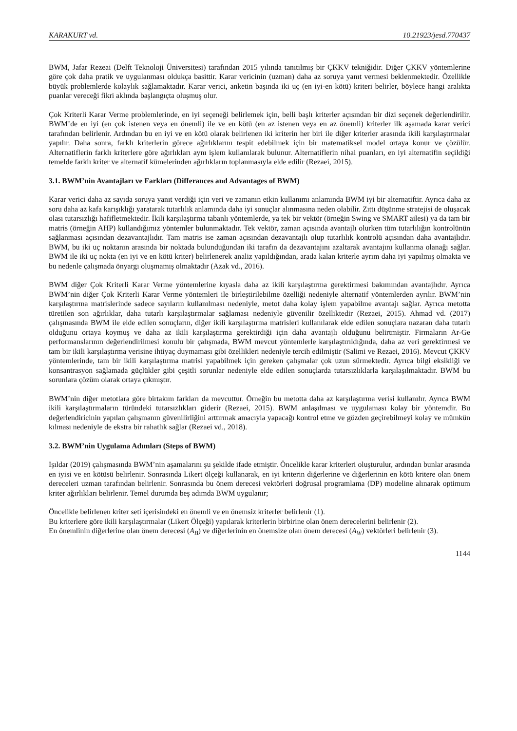KARAKURT vd. 10.21923/jesd.770437
BWM, Jafar Rezeai (Delft Teknoloji Üniversitesi) tarafından 2015 yılında tanıtılmış bir ÇKKV tekniğidir. Diğer ÇKKV yöntemlerine göre çok daha pratik ve uygulanması oldukça basittir. Karar vericinin (uzman) daha az soruya yanıt vermesi beklenmektedir. Özellikle büyük problemlerde kolaylık sağlamaktadır. Karar verici, anketin başında iki uç (en iyi-en kötü) kriteri belirler, böylece hangi aralıkta puanlar vereceği fikri aklında başlangıçta oluşmuş olur.
Çok Kriterli Karar Verme problemlerinde, en iyi seçeneği belirlemek için, belli başlı kriterler açısından bir dizi seçenek değerlendirilir. BWM’de en iyi (en çok istenen veya en önemli) ile ve en kötü (en az istenen veya en az önemli) kriterler ilk aşamada karar verici tarafından belirlenir. Ardından bu en iyi ve en kötü olarak belirlenen iki kriterin her biri ile diğer kriterler arasında ikili karşılaştırmalar yapılır. Daha sonra, farklı kriterlerin görece ağırlıklarını tespit edebilmek için bir matematiksel model ortaya konur ve çözülür. Alternatiflerin farklı kriterlere göre ağırlıkları aynı işlem kullanılarak bulunur. Alternatiflerin nihai puanları, en iyi alternatifin seçildiği temelde farklı kriter ve alternatif kümelerinden ağırlıkların toplanmasıyla elde edilir (Rezaei, 2015).
3.1. BWM’nin Avantajları ve Farkları (Differances and Advantages of BWM)
Karar verici daha az sayıda soruya yanıt verdiği için veri ve zamanın etkin kullanımı anlamında BWM iyi bir alternatiftir. Ayrıca daha az soru daha az kafa karışıklığı yaratarak tutarlılık anlamında daha iyi sonuçlar alınmasına neden olabilir. Zıttı düşünme stratejisi de oluşacak olası tutarsızlığı hafifletmektedir. İkili karşılaştırma tabanlı yöntemlerde, ya tek bir vektör (örneğin Swing ve SMART ailesi) ya da tam bir matris (örneğin AHP) kullandığımız yöntemler bulunmaktadır. Tek vektör, zaman açısında avantajlı olurken tüm tutarlılığın kontrolünün sağlanması açısından dezavantajlıdır. Tam matris ise zaman açısından dezavantajlı olup tutarlılık kontrolü açısından daha avantajlıdır. BWM, bu iki uç noktanın arasında bir noktada bulunduğundan iki tarafın da dezavantajını azaltarak avantajını kullanma olanağı sağlar. BWM ile iki uç nokta (en iyi ve en kötü kriter) belirlenerek analiz yapıldığından, arada kalan kriterle ayrım daha iyi yapılmış olmakta ve bu nedenle çalışmada önyargı oluşmamış olmaktadır (Azak vd., 2016).
BWM diğer Çok Kriterli Karar Verme yöntemlerine kıyasla daha az ikili karşılaştırma gerektirmesi bakımından avantajlıdır. Ayrıca BWM’nin diğer Çok Kriterli Karar Verme yöntemleri ile birleştirilebilme özelliği nedeniyle alternatif yöntemlerden ayrılır. BWM’nin karşılaştırma matrislerinde sadece sayıların kullanılması nedeniyle, metot daha kolay işlem yapabilme avantajı sağlar. Ayrıca metotta türetilen son ağırlıklar, daha tutarlı karşılaştırmalar sağlaması nedeniyle güvenilir özelliktedir (Rezaei, 2015). Ahmad vd. (2017) çalışmasında BWM ile elde edilen sonuçların, diğer ikili karşılaştırma matrisleri kullanılarak elde edilen sonuçlara nazaran daha tutarlı olduğunu ortaya koymuş ve daha az ikili karşılaştırma gerektirdiği için daha avantajlı olduğunu belirtmiştir. Firmaların Ar-Ge performanslarının değerlendirilmesi konulu bir çalışmada, BWM mevcut yöntemlerle karşılaştırıldığında, daha az veri gerektirmesi ve tam bir ikili karşılaştırma verisine ihtiyaç duymaması gibi özellikleri nedeniyle tercih edilmiştir (Salimi ve Rezaei, 2016). Mevcut ÇKKV yöntemlerinde, tam bir ikili karşılaştırma matrisi yapabilmek için gereken çalışmalar çok uzun sürmektedir. Ayrıca bilgi eksikliği ve konsantrasyon sağlamada güçlükler gibi çeşitli sorunlar nedeniyle elde edilen sonuçlarda tutarsızlıklarla karşılaşılmaktadır. BWM bu sorunlara çözüm olarak ortaya çıkmıştır.
BWM’nin diğer metotlara göre birtakım farkları da mevcuttur. Örneğin bu metotta daha az karşılaştırma verisi kullanılır. Ayrıca BWM ikili karşılaştırmaların türündeki tutarsızlıkları giderir (Rezaei, 2015). BWM anlaşılması ve uygulaması kolay bir yöntemdir. Bu değerlendiricinin yapılan çalışmanın güvenilirliğini arttırmak amacıyla yapacağı kontrol etme ve gözden geçirebilmeyi kolay ve mümkün kılması nedeniyle de ekstra bir rahatlık sağlar (Rezaei vd., 2018).
3.2. BWM’nin Uygulama Adımları (Steps of BWM)
Işıldar (2019) çalışmasında BWM’nin aşamalarını şu şekilde ifade etmiştir. Öncelikle karar kriterleri oluşturulur, ardından bunlar arasında en iyisi ve en kötüsü belirlenir. Sonrasında Likert ölçeği kullanarak, en iyi kriterin diğerlerine ve diğerlerinin en kötü kritere olan önem dereceleri uzman tarafından belirlenir. Sonrasında bu önem derecesi vektörleri doğrusal programlama (DP) modeline alınarak optimum kriter ağırlıkları belirlenir. Temel durumda beş adımda BWM uygulanır;
Öncelikle belirlenen kriter seti içerisindeki en önemli ve en önemsiz kriterler belirlenir (1).
Bu kriterlere göre ikili karşılaştırmalar (Likert Ölçeği) yapılarak kriterlerin birbirine olan önem derecelerini belirlenir (2).
En önemlinin diğerlerine olan önem derecesi (A<sub>B</sub>) ve diğerlerinin en önemsize olan önem derecesi (A<sub>W</sub>) vektörleri belirlenir (3).
1144